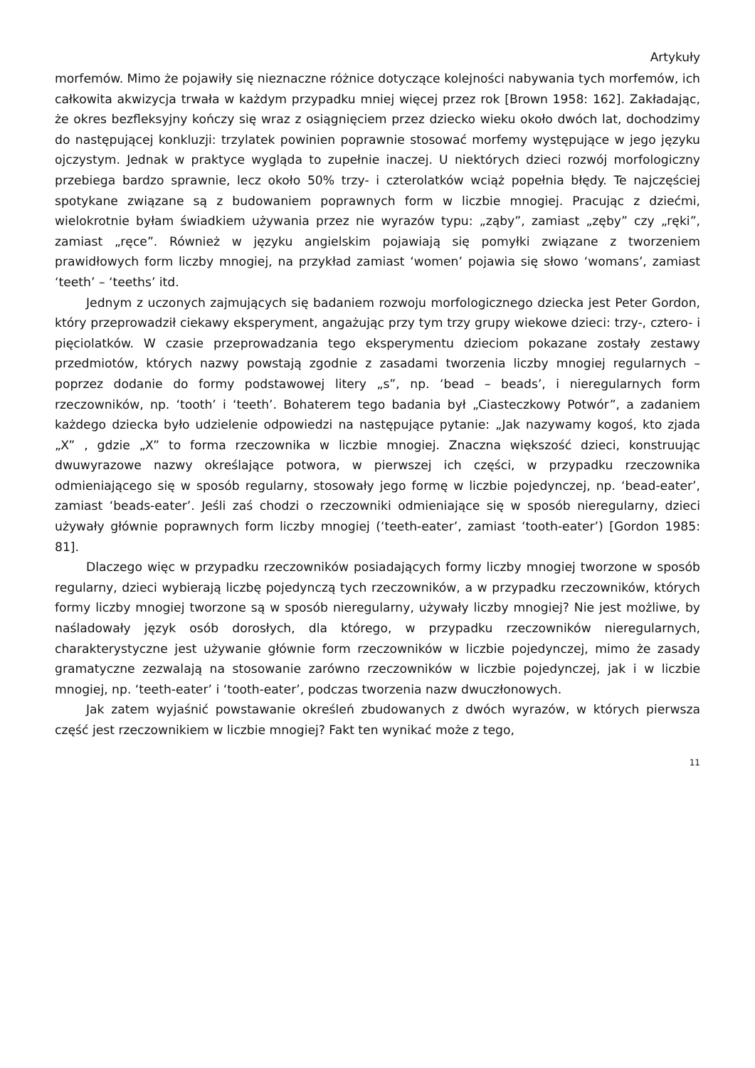Artykuły
morfemów. Mimo że pojawiły się nieznaczne różnice dotyczące kolejności nabywania tych morfemów, ich całkowita akwizycja trwała w każdym przypadku mniej więcej przez rok [Brown 1958: 162]. Zakładając, że okres bezfleksyjny kończy się wraz z osiągnięciem przez dziecko wieku około dwóch lat, dochodzimy do następującej konkluzji: trzylatek powinien poprawnie stosować morfemy występujące w jego języku ojczystym. Jednak w praktyce wygląda to zupełnie inaczej. U niektórych dzieci rozwój morfologiczny przebiega bardzo sprawnie, lecz około 50% trzy- i czterolatków wciąż popełnia błędy. Te najczęściej spotykane związane są z budowaniem poprawnych form w liczbie mnogiej. Pracując z dziećmi, wielokrotnie byłam świadkiem używania przez nie wyrazów typu: „ząby”, zamiast „zęby” czy „ręki”, zamiast „ręce”. Również w języku angielskim pojawiają się pomyłki związane z tworzeniem prawidłowych form liczby mnogiej, na przykład zamiast ‘women’ pojawia się słowo ‘womans’, zamiast ‘teeth’ – ‘teeths’ itd.
Jednym z uczonych zajmujących się badaniem rozwoju morfologicznego dziecka jest Peter Gordon, który przeprowadził ciekawy eksperyment, angażując przy tym trzy grupy wiekowe dzieci: trzy-, cztero- i pięciolatków. W czasie przeprowadzania tego eksperymentu dzieciom pokazane zostały zestawy przedmiotów, których nazwy powstają zgodnie z zasadami tworzenia liczby mnogiej regularnych – poprzez dodanie do formy podstawowej litery „s”, np. ‘bead – beads’, i nieregularnych form rzeczowników, np. ‘tooth’ i ‘teeth’. Bohaterem tego badania był „Ciasteczkowy Potwór”, a zadaniem każdego dziecka było udzielenie odpowiedzi na następujące pytanie: „Jak nazywamy kogoś, kto zjada „X” , gdzie „X” to forma rzeczownika w liczbie mnogiej. Znaczna większość dzieci, konstruując dwuwyrazowe nazwy określające potwora, w pierwszej ich części, w przypadku rzeczownika odmieniającego się w sposób regularny, stosowały jego formę w liczbie pojedynczej, np. ‘bead-eater’, zamiast ‘beads-eater’. Jeśli zaś chodzi o rzeczowniki odmieniające się w sposób nieregularny, dzieci używały głównie poprawnych form liczby mnogiej (‘teeth-eater’, zamiast ‘tooth-eater’) [Gordon 1985: 81].
Dlaczego więc w przypadku rzeczowników posiadających formy liczby mnogiej tworzone w sposób regularny, dzieci wybierają liczbę pojedynczą tych rzeczowników, a w przypadku rzeczowników, których formy liczby mnogiej tworzone są w sposób nieregularny, używały liczby mnogiej? Nie jest możliwe, by naśladowały język osób dorosłych, dla którego, w przypadku rzeczowników nieregularnych, charakterystyczne jest używanie głównie form rzeczowników w liczbie pojedynczej, mimo że zasady gramatyczne zezwalają na stosowanie zarówno rzeczowników w liczbie pojedynczej, jak i w liczbie mnogiej, np. ‘teeth-eater’ i ‘tooth-eater’, podczas tworzenia nazw dwuczłonowych.
Jak zatem wyjaśnić powstawanie określeń zbudowanych z dwóch wyrazów, w których pierwsza część jest rzeczownikiem w liczbie mnogiej? Fakt ten wynikać może z tego,
11